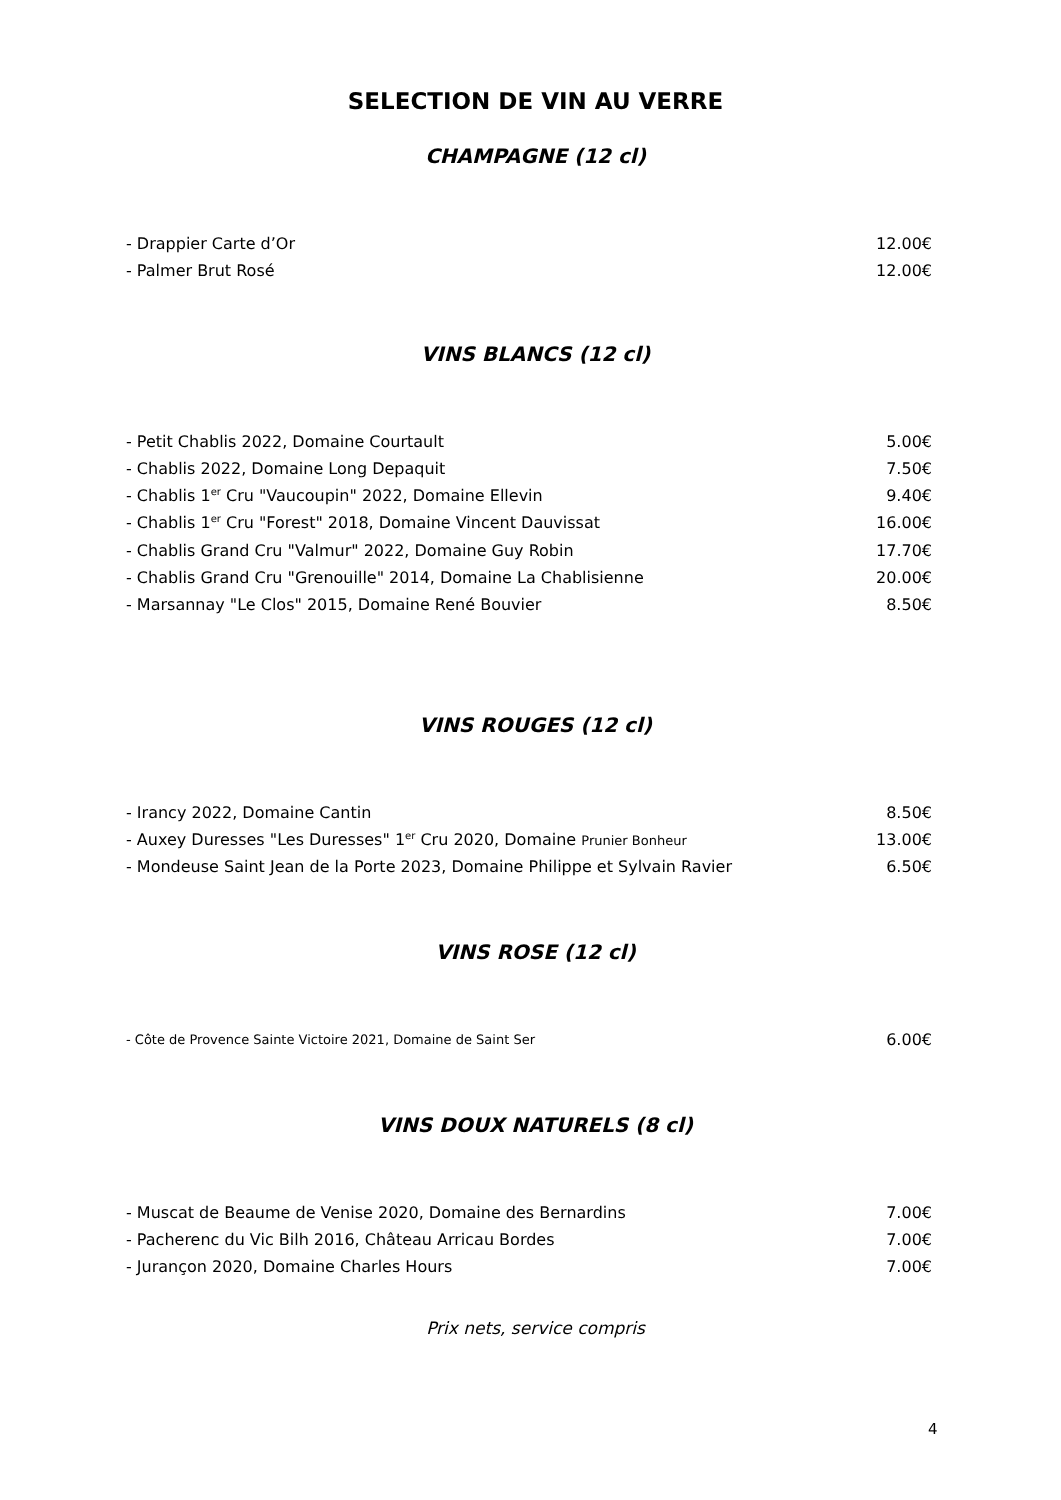SELECTION DE VIN AU VERRE
CHAMPAGNE (12 cl)
| - Drappier Carte d’Or | 12.00€ |
| - Palmer Brut Rosé | 12.00€ |
VINS BLANCS (12 cl)
| - Petit Chablis 2022, Domaine Courtault | 5.00€ |
| - Chablis 2022, Domaine Long Depaquit | 7.50€ |
| - Chablis 1<sup>er</sup> Cru "Vaucoupin" 2022, Domaine Ellevin | 9.40€ |
| - Chablis 1<sup>er</sup> Cru "Forest" 2018, Domaine Vincent Dauvissat | 16.00€ |
| - Chablis Grand Cru "Valmur" 2022, Domaine Guy Robin | 17.70€ |
| - Chablis Grand Cru "Grenouille" 2014, Domaine La Chablisienne | 20.00€ |
| - Marsannay "Le Clos" 2015, Domaine René Bouvier | 8.50€ |
VINS ROUGES (12 cl)
| - Irancy 2022, Domaine Cantin | 8.50€ |
| - Auxey Duresses "Les Duresses" 1<sup>er</sup> Cru 2020, Domaine Prunier Bonheur | 13.00€ |
| - Mondeuse Saint Jean de la Porte 2023, Domaine Philippe et Sylvain Ravier | 6.50€ |
VINS ROSE (12 cl)
| - Côte de Provence Sainte Victoire 2021, Domaine de Saint Ser | 6.00€ |
VINS DOUX NATURELS (8 cl)
| - Muscat de Beaume de Venise 2020, Domaine des Bernardins | 7.00€ |
| - Pacherenc du Vic Bilh 2016, Château Arricau Bordes | 7.00€ |
| - Jurançon 2020, Domaine Charles Hours | 7.00€ |
Prix nets, service compris
4